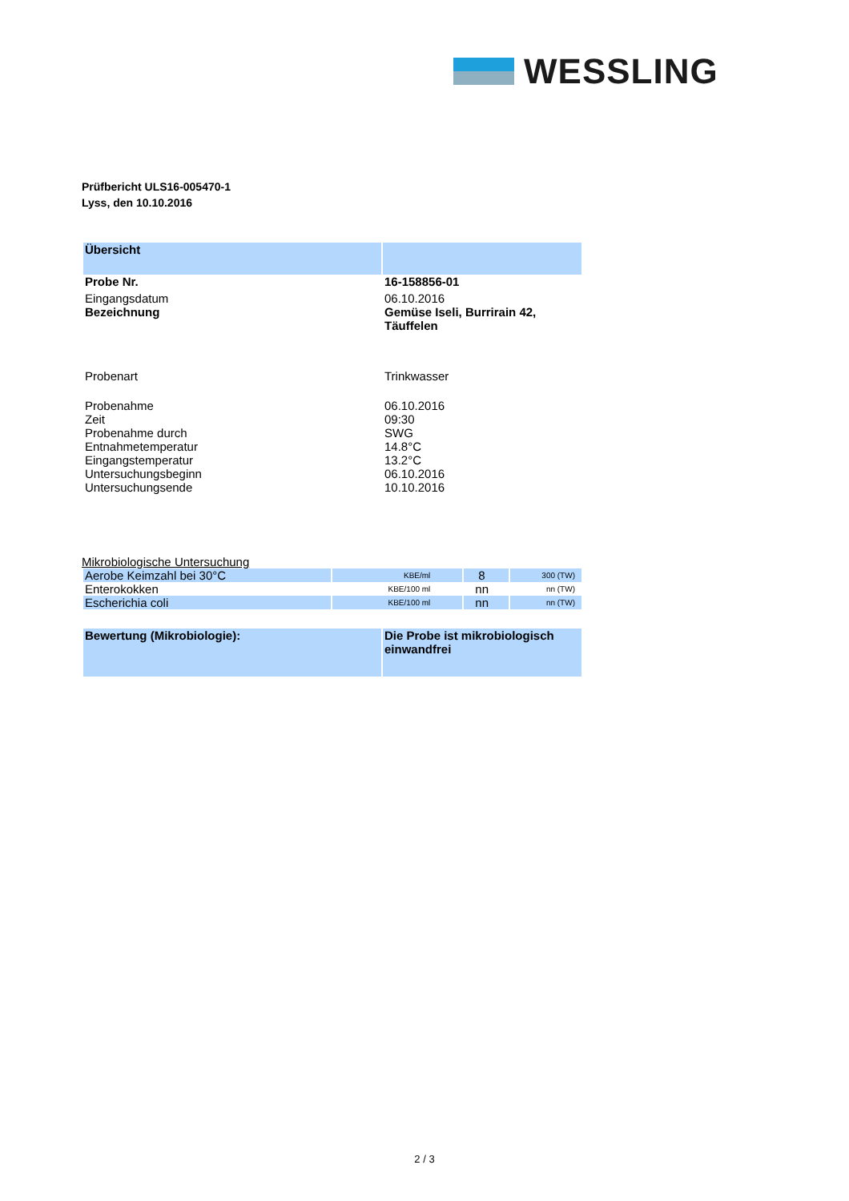WESSLING
Prüfbericht ULS16-005470-1
Lyss, den 10.10.2016
| Übersicht | |
| Probe Nr. | 16-158856-01 |
| Eingangsdatum | 06.10.2016 |
| Bezeichnung | Gemüse Iseli, Burrirain 42, Täuffelen |
| Probenart | Trinkwasser |
| Probenahme | 06.10.2016 |
| Zeit | 09:30 |
| Probenahme durch | SWG |
| Entnahmetemperatur | 14.8°C |
| Eingangstemperatur | 13.2°C |
| Untersuchungsbeginn | 06.10.2016 |
| Untersuchungsende | 10.10.2016 |
Mikrobiologische Untersuchung
| Aerobe Keimzahl bei 30°C | KBE/ml | 8 | 300 (TW) |
| Enterokokken | KBE/100 ml | nn | nn (TW) |
| Escherichia coli | KBE/100 ml | nn | nn (TW) |
| Bewertung (Mikrobiologie): | Die Probe ist mikrobiologisch einwandfrei |
2 / 3